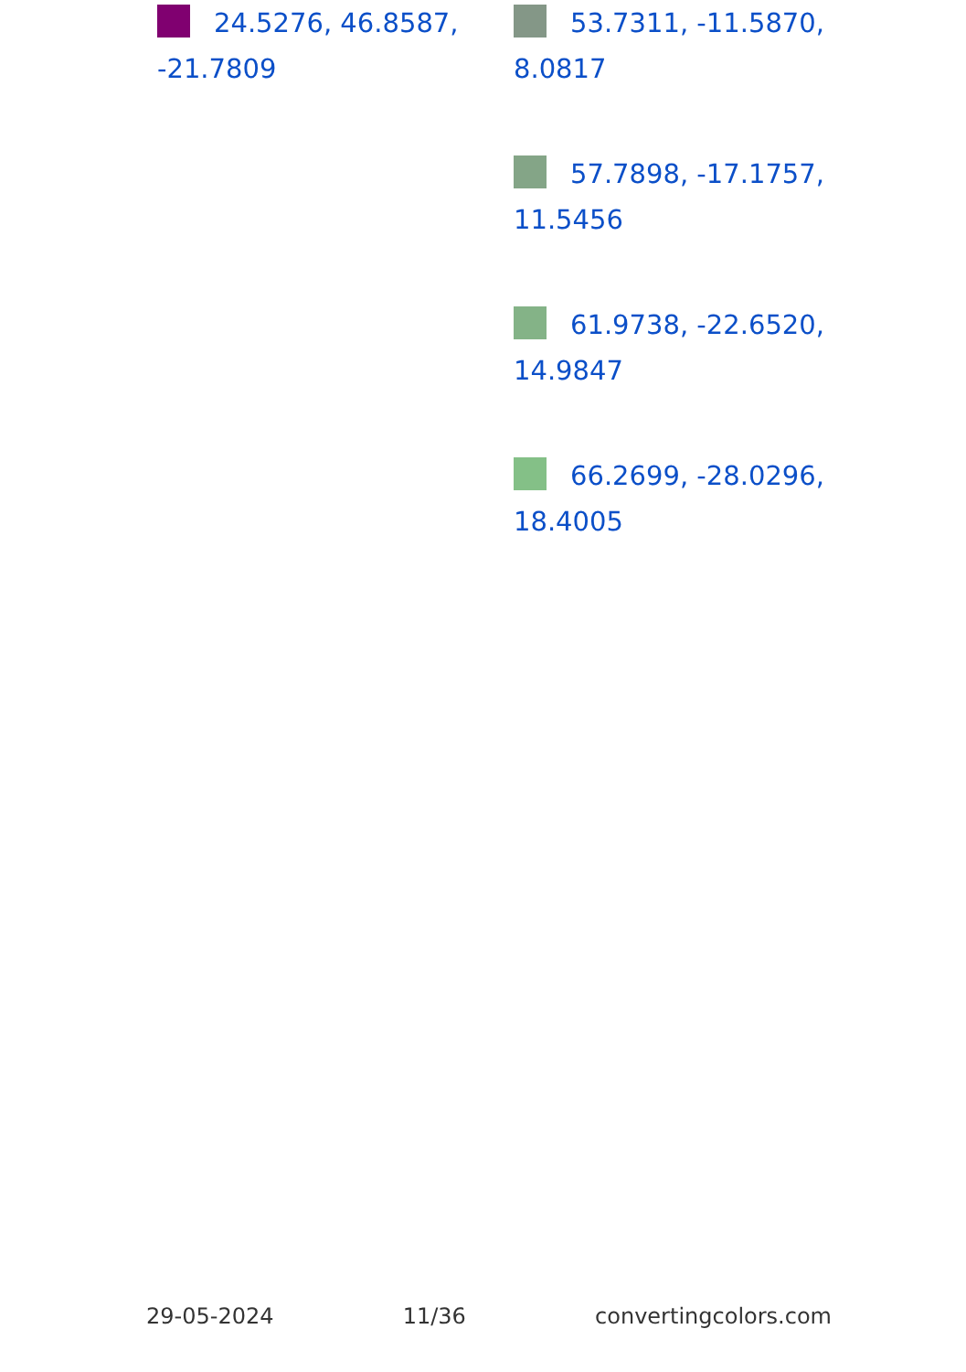24.5276, 46.8587, -21.7809 53.7311, -11.5870, 8.0817
57.7898, -17.1757, 11.5456
61.9738, -22.6520, 14.9847
66.2699, -28.0296, 18.4005
29-05-2024 11/36 convertingcolors.com